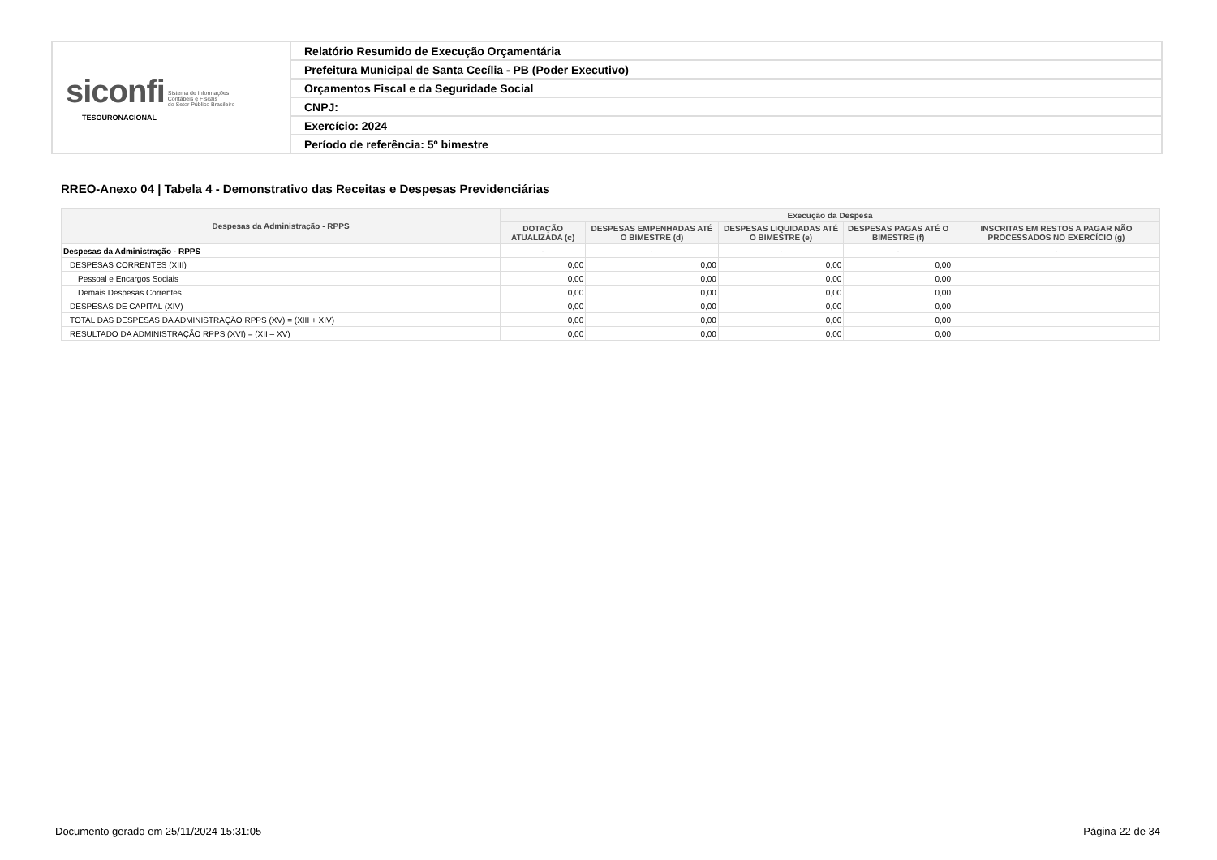| siconfi Sistema de Informações Contábeis e Fiscais do Setor Público Brasileiro TESOURONACIONAL | Relatório Resumido de Execução Orçamentária |
| | Prefeitura Municipal de Santa Cecília - PB (Poder Executivo) |
| | Orçamentos Fiscal e da Seguridade Social |
| | CNPJ: |
| | Exercício: 2024 |
| | Período de referência: 5º bimestre |
RREO-Anexo 04 | Tabela 4 - Demonstrativo das Receitas e Despesas Previdenciárias
| Despesas da Administração - RPPS | Execução da Despesa | | | | |
| --- | --- | --- | --- | --- | --- |
| | DOTAÇÃO ATUALIZADA (c) | DESPESAS EMPENHADAS ATÉ O BIMESTRE (d) | DESPESAS LIQUIDADAS ATÉ O BIMESTRE (e) | DESPESAS PAGAS ATÉ O BIMESTRE (f) | INSCRITAS EM RESTOS A PAGAR NÃO PROCESSADOS NO EXERCÍCIO (g) |
| Despesas da Administração - RPPS | - | - | - | - | - |
| DESPESAS CORRENTES (XIII) | 0,00 | 0,00 | 0,00 | 0,00 | |
| Pessoal e Encargos Sociais | 0,00 | 0,00 | 0,00 | 0,00 | |
| Demais Despesas Correntes | 0,00 | 0,00 | 0,00 | 0,00 | |
| DESPESAS DE CAPITAL (XIV) | 0,00 | 0,00 | 0,00 | 0,00 | |
| TOTAL DAS DESPESAS DA ADMINISTRAÇÃO RPPS (XV) = (XIII + XIV) | 0,00 | 0,00 | 0,00 | 0,00 | |
| RESULTADO DA ADMINISTRAÇÃO RPPS (XVI) = (XII – XV) | 0,00 | 0,00 | 0,00 | 0,00 | |
Documento gerado em 25/11/2024 15:31:05 Página 22 de 34